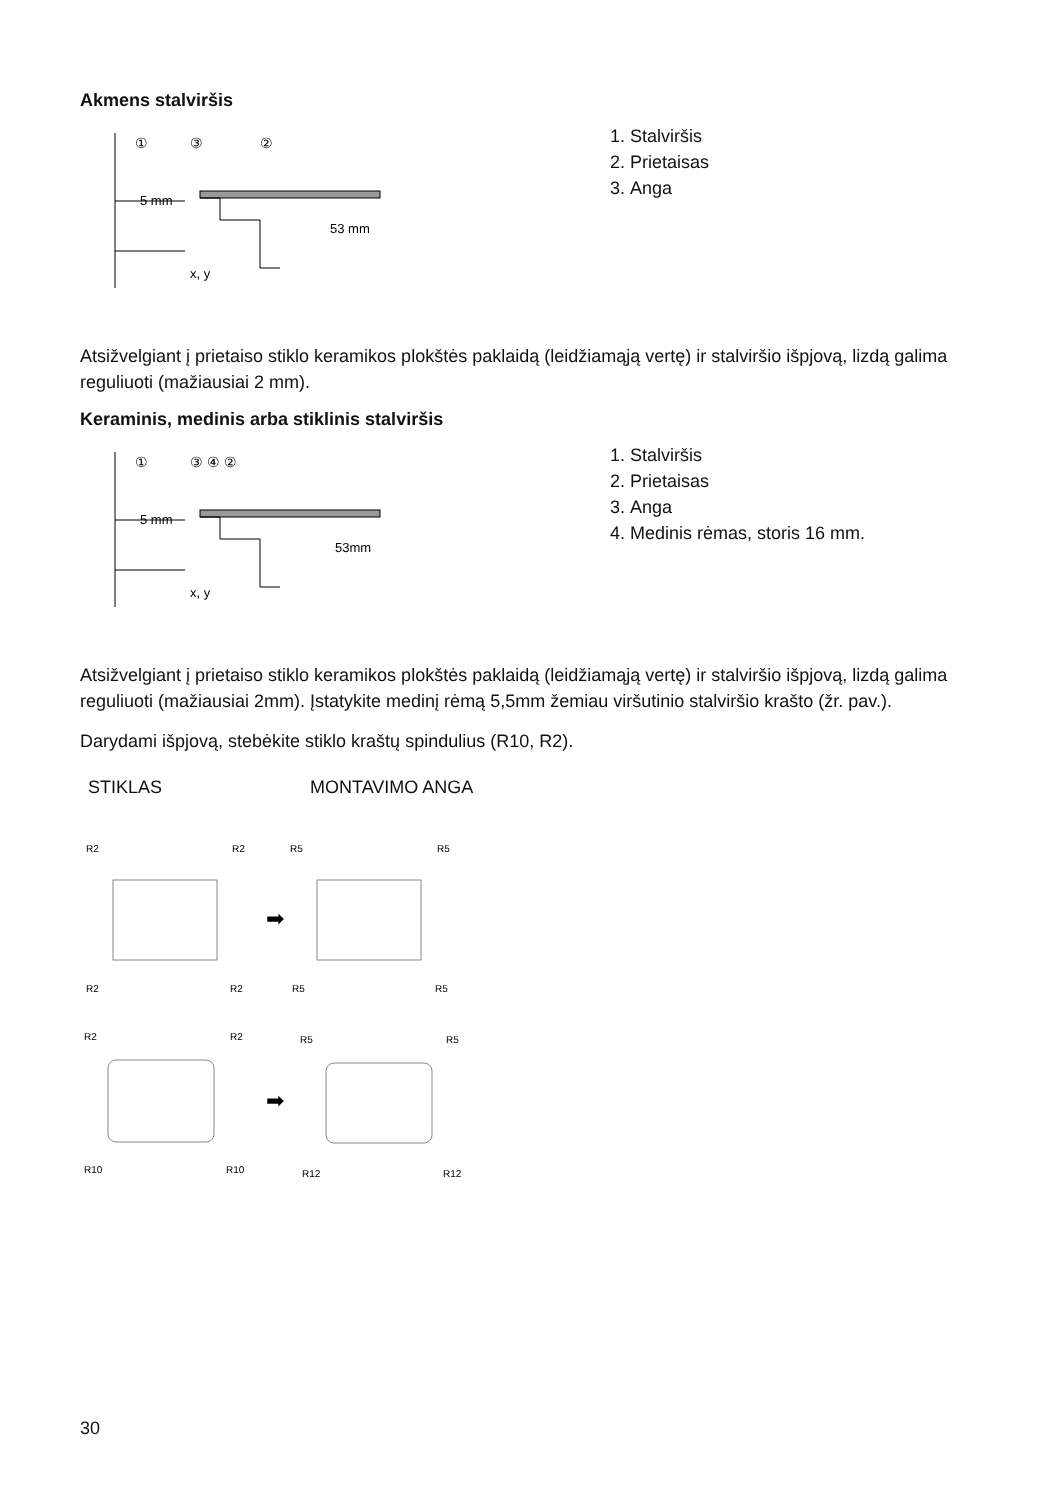Akmens stalviršis
①
③
②
5 mm
53 mm
x, y
1. Stalviršis
2. Prietaisas
3. Anga
Atsižvelgiant į prietaiso stiklo keramikos plokštės paklaidą (leidžiamąją vertę) ir stalviršio išpjovą, lizdą galima reguliuoti (mažiausiai 2 mm).
Keraminis, medinis arba stiklinis stalviršis
①
③ ④ ②
5 mm
53mm
x, y
1. Stalviršis
2. Prietaisas
3. Anga
4. Medinis rėmas, storis 16 mm.
Atsižvelgiant į prietaiso stiklo keramikos plokštės paklaidą (leidžiamąją vertę) ir stalviršio išpjovą, lizdą galima reguliuoti (mažiausiai 2mm). Įstatykite medinį rėmą 5,5mm žemiau viršutinio stalviršio krašto (žr. pav.).
Darydami išpjovą, stebėkite stiklo kraštų spindulius (R10, R2).
STIKLAS MONTAVIMO ANGA
R2
R2
R5
R5
R2
R2
R5
R5
➡
➡
R2
R2
R5
R5
R10
R10
R12
R12
30